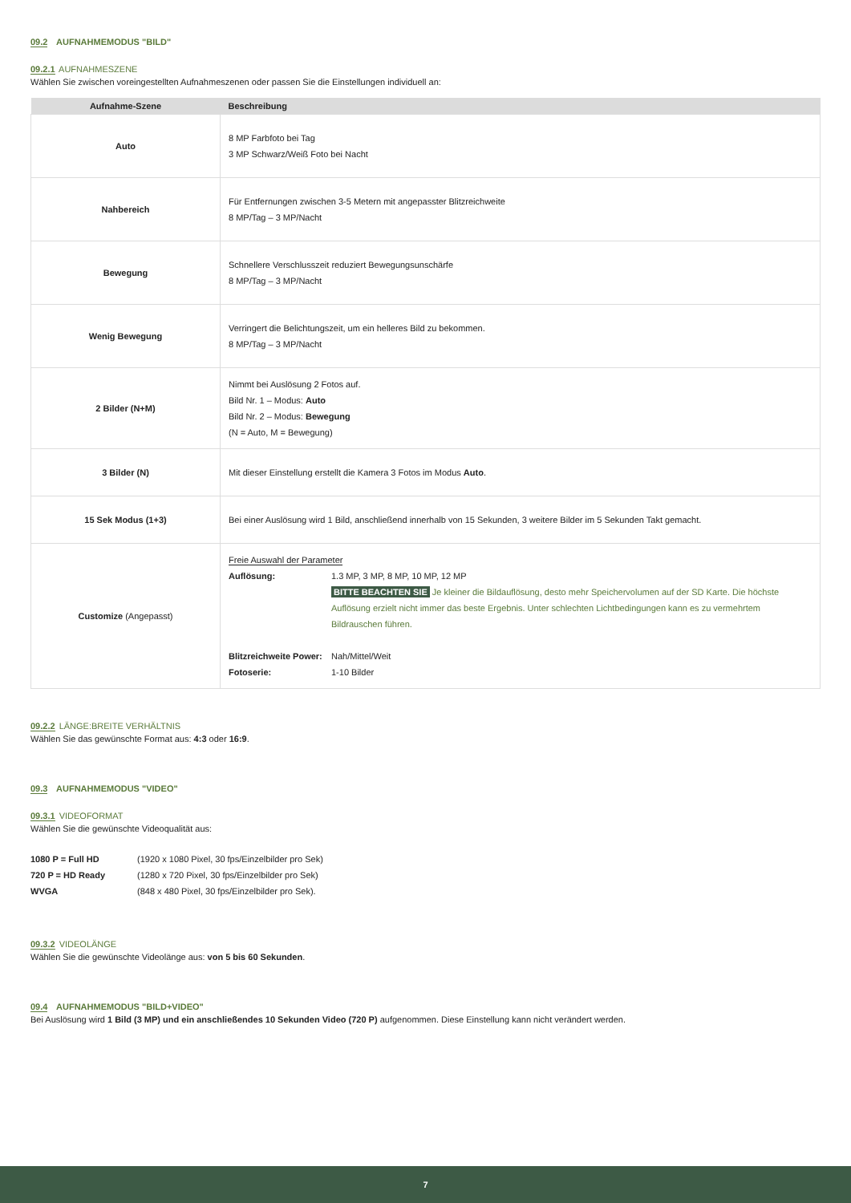09.2 AUFNAHMEMODUS "BILD"
09.2.1 AUFNAHMESZENE
Wählen Sie zwischen voreingestellten Aufnahmeszenen oder passen Sie die Einstellungen individuell an:
| Aufnahme-Szene | Beschreibung |
| --- | --- |
| Auto | 8 MP Farbfoto bei Tag 3 MP Schwarz/Weiß Foto bei Nacht |
| Nahbereich | Für Entfernungen zwischen 3-5 Metern mit angepasster Blitzreichweite 8 MP/Tag – 3 MP/Nacht |
| Bewegung | Schnellere Verschlusszeit reduziert Bewegungsunschärfe 8 MP/Tag – 3 MP/Nacht |
| Wenig Bewegung | Verringert die Belichtungszeit, um ein helleres Bild zu bekommen. 8 MP/Tag – 3 MP/Nacht |
| 2 Bilder (N+M) | Nimmt bei Auslösung 2 Fotos auf. Bild Nr. 1 – Modus: Auto Bild Nr. 2 – Modus: Bewegung (N = Auto, M = Bewegung) |
| 3 Bilder (N) | Mit dieser Einstellung erstellt die Kamera 3 Fotos im Modus Auto . |
| 15 Sek Modus (1+3) | Bei einer Auslösung wird 1 Bild, anschließend innerhalb von 15 Sekunden, 3 weitere Bilder im 5 Sekunden Takt gemacht. |
| Customize (Angepasst) | Freie Auswahl der Parameter Auflösung: 1.3 MP, 3 MP, 8 MP, 10 MP, 12 MP BITTE BEACHTEN SIE Je kleiner die Bildauflösung, desto mehr Speichervolumen auf der SD Karte. Die höchste Auflösung erzielt nicht immer das beste Ergebnis. Unter schlechten Lichtbedingungen kann es zu vermehrtem Bildrauschen führen. Blitzreichweite Power: Nah/Mittel/Weit Fotoserie: 1-10 Bilder |
09.2.2 LÄNGE:BREITE VERHÄLTNIS
Wählen Sie das gewünschte Format aus: 4:3 oder 16:9.
09.3 AUFNAHMEMODUS "VIDEO"
09.3.1 VIDEOFORMAT
Wählen Sie die gewünschte Videoqualität aus:
| 1080 P = Full HD | (1920 x 1080 Pixel, 30 fps/Einzelbilder pro Sek) |
| 720 P = HD Ready | (1280 x 720 Pixel, 30 fps/Einzelbilder pro Sek) |
| WVGA | (848 x 480 Pixel, 30 fps/Einzelbilder pro Sek). |
09.3.2 VIDEOLÄNGE
Wählen Sie die gewünschte Videolänge aus: von 5 bis 60 Sekunden.
09.4 AUFNAHMEMODUS "BILD+VIDEO"
Bei Auslösung wird 1 Bild (3 MP) und ein anschließendes 10 Sekunden Video (720 P) aufgenommen. Diese Einstellung kann nicht verändert werden.
7